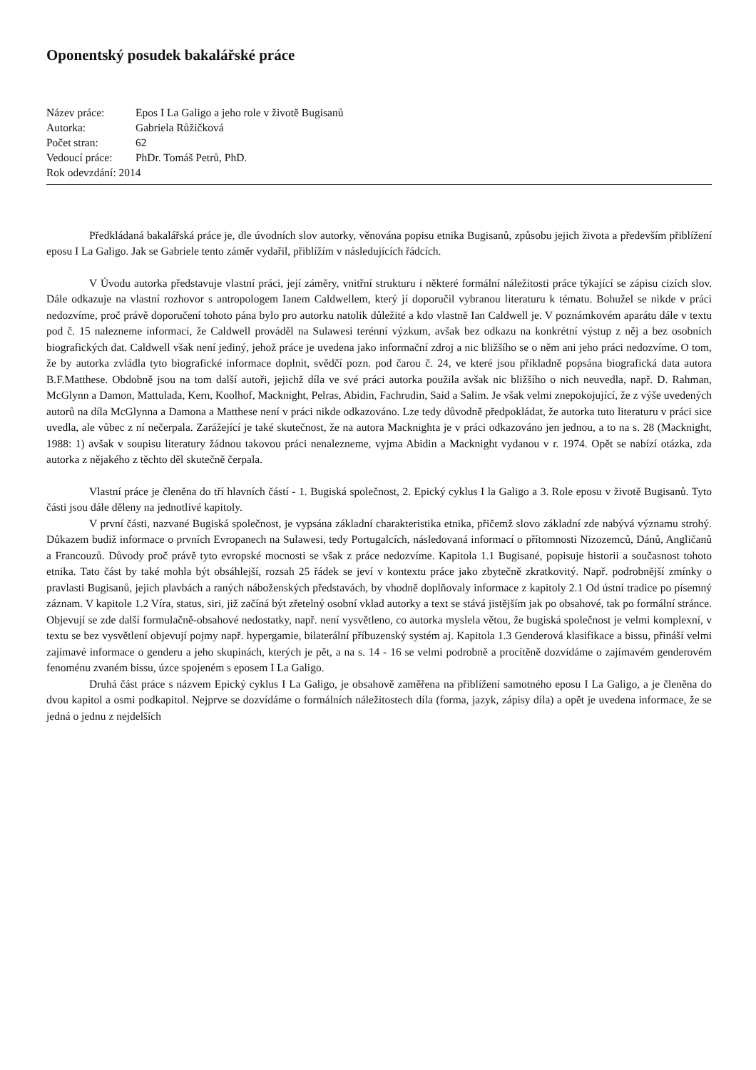Oponentský posudek bakalářské práce
| Název práce: | Epos I La Galigo a jeho role v životě Bugisanů |
| Autorka: | Gabriela Růžičková |
| Počet stran: | 62 |
| Vedoucí práce: | PhDr. Tomáš Petrů, PhD. |
| Rok odevzdání: 2014 | |
Předkládaná bakalářská práce je, dle úvodních slov autorky, věnována popisu etnika Bugisanů, způsobu jejich života a především přiblížení eposu I La Galigo. Jak se Gabriele tento záměr vydařil, přiblížím v následujících řádcích.
V Úvodu autorka představuje vlastní práci, její záměry, vnitřní strukturu i některé formální náležitosti práce týkající se zápisu cizích slov. Dále odkazuje na vlastní rozhovor s antropologem Ianem Caldwellem, který jí doporučil vybranou literaturu k tématu. Bohužel se nikde v práci nedozvíme, proč právě doporučení tohoto pána bylo pro autorku natolik důležité a kdo vlastně Ian Caldwell je. V poznámkovém aparátu dále v textu pod č. 15 nalezneme informaci, že Caldwell prováděl na Sulawesi terénní výzkum, avšak bez odkazu na konkrétní výstup z něj a bez osobních biografických dat. Caldwell však není jediný, jehož práce je uvedena jako informační zdroj a nic bližšího se o něm ani jeho práci nedozvíme. O tom, že by autorka zvládla tyto biografické informace doplnit, svědčí pozn. pod čarou č. 24, ve které jsou příkladně popsána biografická data autora B.F.Matthese. Obdobně jsou na tom další autoři, jejichž díla ve své práci autorka použila avšak nic bližšího o nich neuvedla, např. D. Rahman, McGlynn a Damon, Mattulada, Kern, Koolhof, Macknight, Pelras, Abidin, Fachrudin, Said a Salim. Je však velmi znepokojující, že z výše uvedených autorů na díla McGlynna a Damona a Matthese není v práci nikde odkazováno. Lze tedy důvodně předpokládat, že autorka tuto literaturu v práci sice uvedla, ale vůbec z ní nečerpala. Zarážející je také skutečnost, že na autora Macknighta je v práci odkazováno jen jednou, a to na s. 28 (Macknight, 1988: 1) avšak v soupisu literatury žádnou takovou práci nenalezneme, vyjma Abidin a Macknight vydanou v r. 1974. Opět se nabízí otázka, zda autorka z nějakého z těchto děl skutečně čerpala.
Vlastní práce je členěna do tří hlavních částí - 1. Bugiská společnost, 2. Epický cyklus I la Galigo a 3. Role eposu v životě Bugisanů. Tyto části jsou dále děleny na jednotlivé kapitoly.
V první části, nazvané Bugiská společnost, je vypsána základní charakteristika etnika, přičemž slovo základní zde nabývá významu strohý. Důkazem budiž informace o prvních Evropanech na Sulawesi, tedy Portugalcích, následovaná informací o přítomnosti Nizozemců, Dánů, Angličanů a Francouzů. Důvody proč právě tyto evropské mocnosti se však z práce nedozvíme. Kapitola 1.1 Bugisané, popisuje historii a současnost tohoto etnika. Tato část by také mohla být obsáhlejší, rozsah 25 řádek se jeví v kontextu práce jako zbytečně zkratkovitý. Např. podrobnější zmínky o pravlasti Bugisanů, jejich plavbách a raných náboženských představách, by vhodně doplňovaly informace z kapitoly 2.1 Od ústní tradice po písemný záznam. V kapitole 1.2 Víra, status, siri, již začíná být zřetelný osobní vklad autorky a text se stává jistějším jak po obsahové, tak po formální stránce. Objevují se zde další formulačně-obsahové nedostatky, např. není vysvětleno, co autorka myslela větou, že bugiská společnost je velmi komplexní, v textu se bez vysvětlení objevují pojmy např. hypergamie, bilaterální příbuzenský systém aj. Kapitola 1.3 Genderová klasifikace a bissu, přináší velmi zajímavé informace o genderu a jeho skupinách, kterých je pět, a na s. 14 - 16 se velmi podrobně a procítěně dozvídáme o zajímavém genderovém fenoménu zvaném bissu, úzce spojeném s eposem I La Galigo.
Druhá část práce s názvem Epický cyklus I La Galigo, je obsahově zaměřena na přiblížení samotného eposu I La Galigo, a je členěna do dvou kapitol a osmi podkapitol. Nejprve se dozvídáme o formálních náležitostech díla (forma, jazyk, zápisy díla) a opět je uvedena informace, že se jedná o jednu z nejdelších